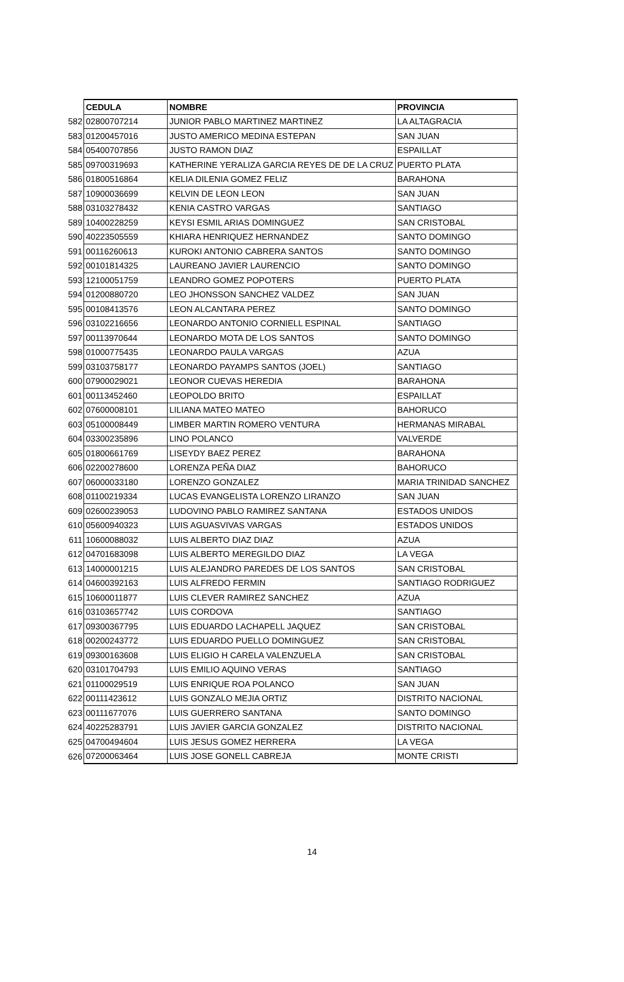| | CEDULA | NOMBRE | PROVINCIA |
| --- | --- | --- | --- |
| 582 | 02800707214 | JUNIOR PABLO MARTINEZ MARTINEZ | LA ALTAGRACIA |
| 583 | 01200457016 | JUSTO AMERICO MEDINA ESTEPAN | SAN JUAN |
| 584 | 05400707856 | JUSTO RAMON DIAZ | ESPAILLAT |
| 585 | 09700319693 | KATHERINE YERALIZA GARCIA REYES DE DE LA CRUZ | PUERTO PLATA |
| 586 | 01800516864 | KELIA DILENIA GOMEZ FELIZ | BARAHONA |
| 587 | 10900036699 | KELVIN DE LEON LEON | SAN JUAN |
| 588 | 03103278432 | KENIA CASTRO VARGAS | SANTIAGO |
| 589 | 10400228259 | KEYSI ESMIL ARIAS DOMINGUEZ | SAN CRISTOBAL |
| 590 | 40223505559 | KHIARA HENRIQUEZ HERNANDEZ | SANTO DOMINGO |
| 591 | 00116260613 | KUROKI ANTONIO CABRERA SANTOS | SANTO DOMINGO |
| 592 | 00101814325 | LAUREANO JAVIER LAURENCIO | SANTO DOMINGO |
| 593 | 12100051759 | LEANDRO GOMEZ POPOTERS | PUERTO PLATA |
| 594 | 01200880720 | LEO JHONSSON SANCHEZ VALDEZ | SAN JUAN |
| 595 | 00108413576 | LEON ALCANTARA PEREZ | SANTO DOMINGO |
| 596 | 03102216656 | LEONARDO ANTONIO CORNIELL ESPINAL | SANTIAGO |
| 597 | 00113970644 | LEONARDO MOTA DE LOS SANTOS | SANTO DOMINGO |
| 598 | 01000775435 | LEONARDO PAULA VARGAS | AZUA |
| 599 | 03103758177 | LEONARDO PAYAMPS SANTOS (JOEL) | SANTIAGO |
| 600 | 07900029021 | LEONOR CUEVAS HEREDIA | BARAHONA |
| 601 | 00113452460 | LEOPOLDO BRITO | ESPAILLAT |
| 602 | 07600008101 | LILIANA MATEO MATEO | BAHORUCO |
| 603 | 05100008449 | LIMBER MARTIN ROMERO VENTURA | HERMANAS MIRABAL |
| 604 | 03300235896 | LINO POLANCO | VALVERDE |
| 605 | 01800661769 | LISEYDY BAEZ PEREZ | BARAHONA |
| 606 | 02200278600 | LORENZA PEÑA DIAZ | BAHORUCO |
| 607 | 06000033180 | LORENZO GONZALEZ | MARIA TRINIDAD SANCHEZ |
| 608 | 01100219334 | LUCAS EVANGELISTA LORENZO LIRANZO | SAN JUAN |
| 609 | 02600239053 | LUDOVINO PABLO RAMIREZ SANTANA | ESTADOS UNIDOS |
| 610 | 05600940323 | LUIS AGUASVIVAS VARGAS | ESTADOS UNIDOS |
| 611 | 10600088032 | LUIS ALBERTO DIAZ DIAZ | AZUA |
| 612 | 04701683098 | LUIS ALBERTO MEREGILDO DIAZ | LA VEGA |
| 613 | 14000001215 | LUIS ALEJANDRO PAREDES DE LOS SANTOS | SAN CRISTOBAL |
| 614 | 04600392163 | LUIS ALFREDO FERMIN | SANTIAGO RODRIGUEZ |
| 615 | 10600011877 | LUIS CLEVER RAMIREZ SANCHEZ | AZUA |
| 616 | 03103657742 | LUIS CORDOVA | SANTIAGO |
| 617 | 09300367795 | LUIS EDUARDO LACHAPELL JAQUEZ | SAN CRISTOBAL |
| 618 | 00200243772 | LUIS EDUARDO PUELLO DOMINGUEZ | SAN CRISTOBAL |
| 619 | 09300163608 | LUIS ELIGIO H CARELA VALENZUELA | SAN CRISTOBAL |
| 620 | 03101704793 | LUIS EMILIO AQUINO VERAS | SANTIAGO |
| 621 | 01100029519 | LUIS ENRIQUE ROA POLANCO | SAN JUAN |
| 622 | 00111423612 | LUIS GONZALO MEJIA ORTIZ | DISTRITO NACIONAL |
| 623 | 00111677076 | LUIS GUERRERO SANTANA | SANTO DOMINGO |
| 624 | 40225283791 | LUIS JAVIER GARCIA GONZALEZ | DISTRITO NACIONAL |
| 625 | 04700494604 | LUIS JESUS GOMEZ HERRERA | LA VEGA |
| 626 | 07200063464 | LUIS JOSE GONELL CABREJA | MONTE CRISTI |
14